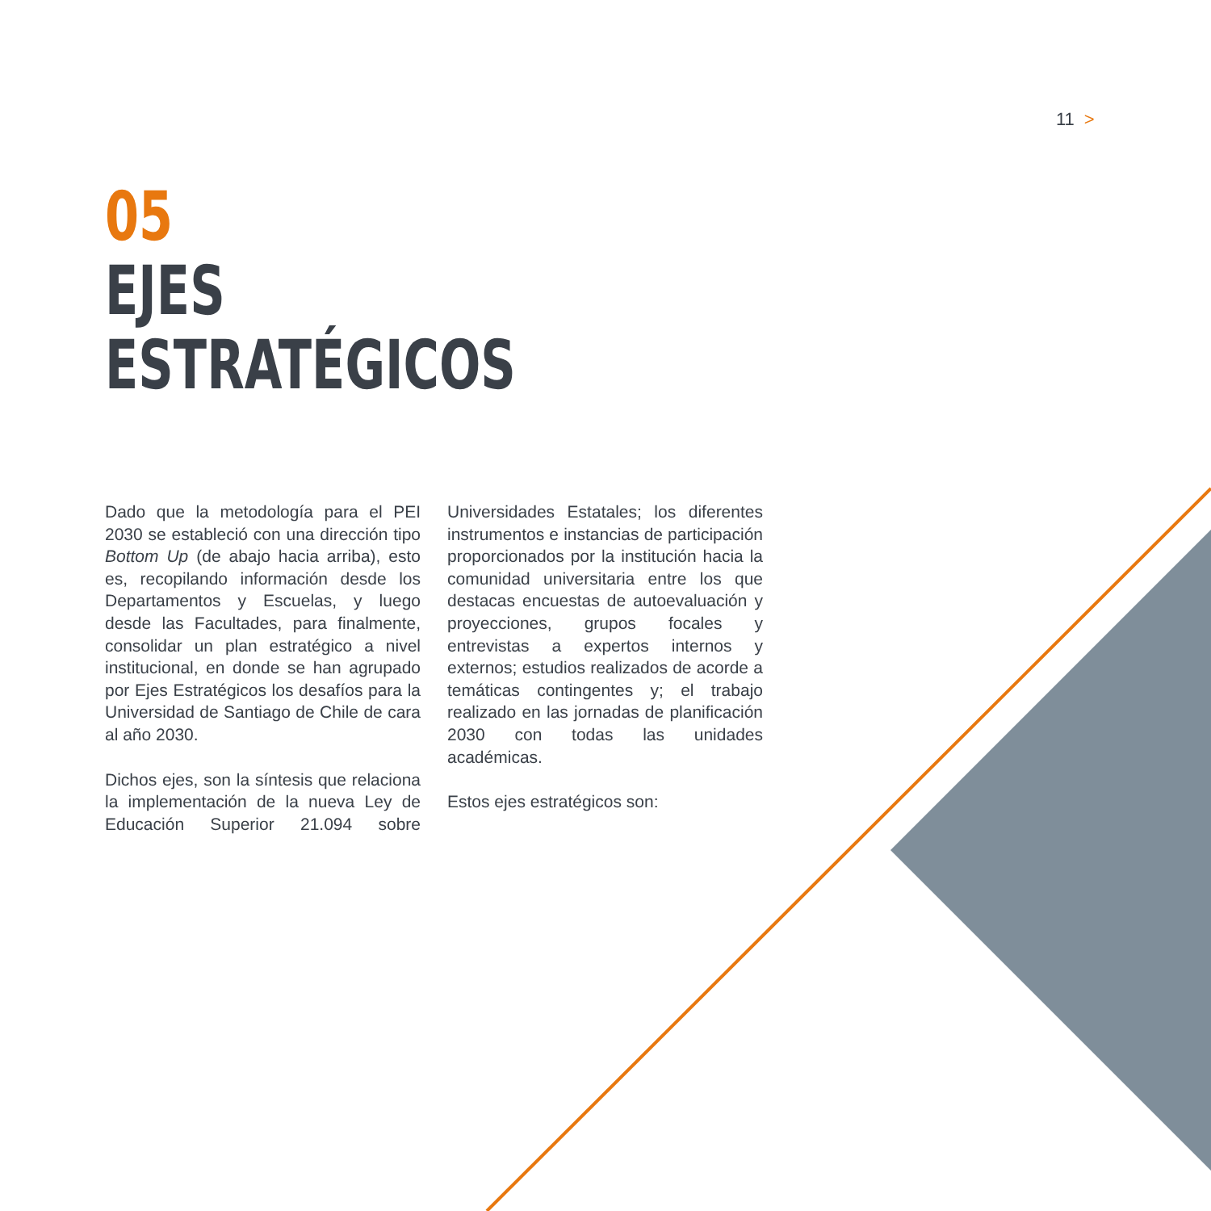11 >
05
EJES
ESTRATÉGICOS
Dado que la metodología para el PEI 2030 se estableció con una dirección tipo Bottom Up (de abajo hacia arriba), esto es, recopilando información desde los Departamentos y Escuelas, y luego desde las Facultades, para finalmente, consolidar un plan estratégico a nivel institucional, en donde se han agrupado por Ejes Estratégicos los desafíos para la Universidad de Santiago de Chile de cara al año 2030.
Dichos ejes, son la síntesis que relaciona la implementación de la nueva Ley de Educación Superior 21.094 sobre Universidades Estatales; los diferentes instrumentos e instancias de participación proporcionados por la institución hacia la comunidad universitaria entre los que destacas encuestas de autoevaluación y proyecciones, grupos focales y entrevistas a expertos internos y externos; estudios realizados de acorde a temáticas contingentes y; el trabajo realizado en las jornadas de planificación 2030 con todas las unidades académicas.
Estos ejes estratégicos son: